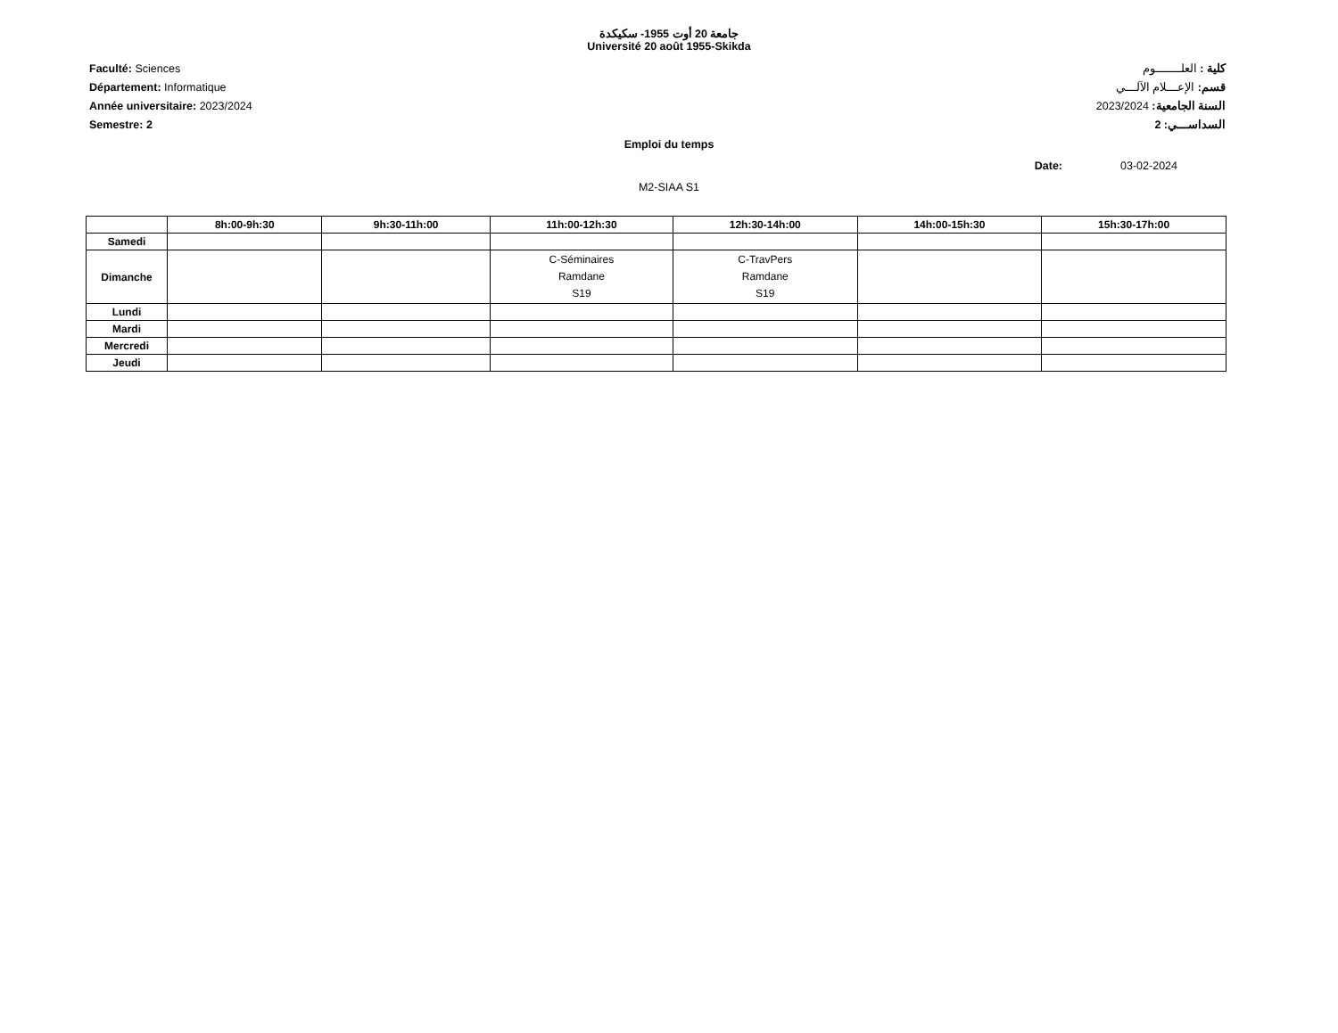جامعة 20 أوت 1955- سكيكدة
Université 20 août 1955-Skikda
Faculté: Sciences
Département: Informatique
Année universitaire: 2023/2024
Semestre: 2
كلية : العلـــــــوم
قسم: الإعـــلام الآلـــي
السنة الجامعية: 2023/2024
السداســـي: 2
Emploi du temps
Date: 03-02-2024
M2-SIAA S1
| | 8h:00-9h:30 | 9h:30-11h:00 | 11h:00-12h:30 | 12h:30-14h:00 | 14h:00-15h:30 | 15h:30-17h:00 |
| --- | --- | --- | --- | --- | --- | --- |
| Samedi | | | | | | |
| Dimanche | | | C-Séminaires Ramdane S19 | C-TravPers Ramdane S19 | | |
| Lundi | | | | | | |
| Mardi | | | | | | |
| Mercredi | | | | | | |
| Jeudi | | | | | | |